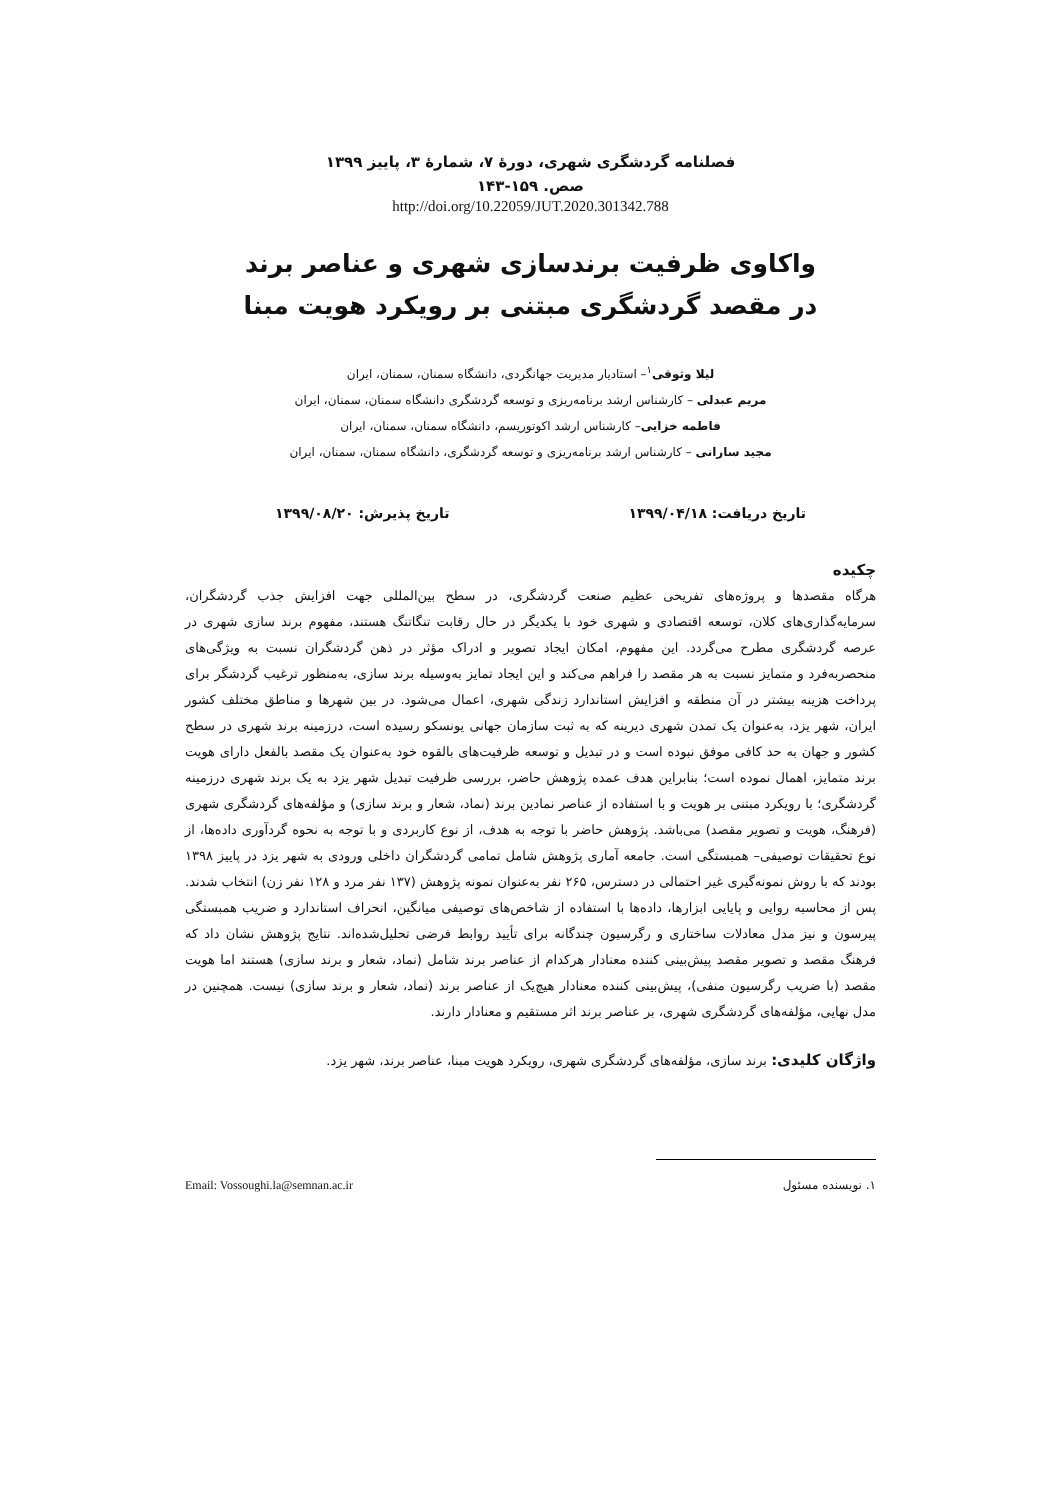فصلنامه گردشگری شهری، دورۀ ۷، شمارۀ ۳، پاییز ۱۳۹۹
صص. ۱۵۹-۱۴۳
http://doi.org/10.22059/JUT.2020.301342.788
واکاوی ظرفیت برندسازی شهری و عناصر برند
در مقصد گردشگری مبتنی بر رویکرد هویت مبنا
لیلا وثوقی<sup>۱</sup>– استادیار مدیریت جهانگردی، دانشگاه سمنان، سمنان، ایران
مریم عبدلی – کارشناس ارشد برنامه‌ریزی و توسعه گردشگری دانشگاه سمنان، سمنان، ایران
فاطمه خزایی– کارشناس ارشد اکوتوریسم، دانشگاه سمنان، سمنان، ایران
مجید سارانی – کارشناس ارشد برنامه‌ریزی و توسعه گردشگری، دانشگاه سمنان، سمنان، ایران
تاریخ دریافت: ۱۳۹۹/۰۴/۱۸ تاریخ پذیرش: ۱۳۹۹/۰۸/۲۰
چکیده
هرگاه مقصدها و پروژه‌های تفریحی عظیم صنعت گردشگری، در سطح بین‌المللی جهت افزایش جذب گردشگران، سرمایه‌گذاری‌های کلان، توسعه اقتصادی و شهری خود با یکدیگر در حال رقابت تنگاتنگ هستند، مفهوم برند سازی شهری در عرصه گردشگری مطرح می‌گردد. این مفهوم، امکان ایجاد تصویر و ادراک مؤثر در ذهن گردشگران نسبت به ویژگی‌های منحصربه‌فرد و متمایز نسبت به هر مقصد را فراهم می‌کند و این ایجاد تمایز به‌وسیله برند سازی، به‌منظور ترغیب گردشگر برای پرداخت هزینه بیشتر در آن منطقه و افزایش استاندارد زندگی شهری، اعمال می‌شود. در بین شهرها و مناطق مختلف کشور ایران، شهر یزد، به‌عنوان یک تمدن شهری دیرینه که به ثبت سازمان جهانی یونسکو رسیده است، درزمینه برند شهری در سطح کشور و جهان به حد کافی موفق نبوده است و در تبدیل و توسعه ظرفیت‌های بالقوه خود به‌عنوان یک مقصد بالفعل دارای هویت برند متمایز، اهمال نموده است؛ بنابراین هدف عمده پژوهش حاضر، بررسی ظرفیت تبدیل شهر یزد به یک برند شهری درزمینه گردشگری؛ با رویکرد مبتنی بر هویت و با استفاده از عناصر نمادین برند (نماد، شعار و برند سازی) و مؤلفه‌های گردشگری شهری (فرهنگ، هویت و تصویر مقصد) می‌باشد. پژوهش حاضر با توجه به هدف، از نوع کاربردی و با توجه به نحوه گردآوری داده‌ها، از نوع تحقیقات توصیفی– همبستگی است. جامعه آماری پژوهش شامل تمامی گردشگران داخلی ورودی به شهر یزد در پاییز ۱۳۹۸ بودند که با روش نمونه‌گیری غیر احتمالی در دسترس، ۲۶۵ نفر به‌عنوان نمونه پژوهش (۱۳۷ نفر مرد و ۱۲۸ نفر زن) انتخاب شدند. پس از محاسبه روایی و پایایی ابزارها، داده‌ها با استفاده از شاخص‌های توصیفی میانگین، انحراف استاندارد و ضریب همبستگی پیرسون و نیز مدل معادلات ساختاری و رگرسیون چندگانه برای تأیید روابط فرضی تحلیل‌شده‌اند. نتایج پژوهش نشان داد که فرهنگ مقصد و تصویر مقصد پیش‌بینی کننده معنادار هرکدام از عناصر برند شامل (نماد، شعار و برند سازی) هستند اما هویت مقصد (با ضریب رگرسیون منفی)، پیش‌بینی کننده معنادار هیچ‌یک از عناصر برند (نماد، شعار و برند سازی) نیست. همچنین در مدل نهایی، مؤلفه‌های گردشگری شهری، بر عناصر برند اثر مستقیم و معنادار دارند.
واژگان کلیدی: برند سازی، مؤلفه‌های گردشگری شهری، رویکرد هویت مبنا، عناصر برند، شهر یزد.
۱. نویسنده مسئول Email: Vossoughi.la@semnan.ac.ir